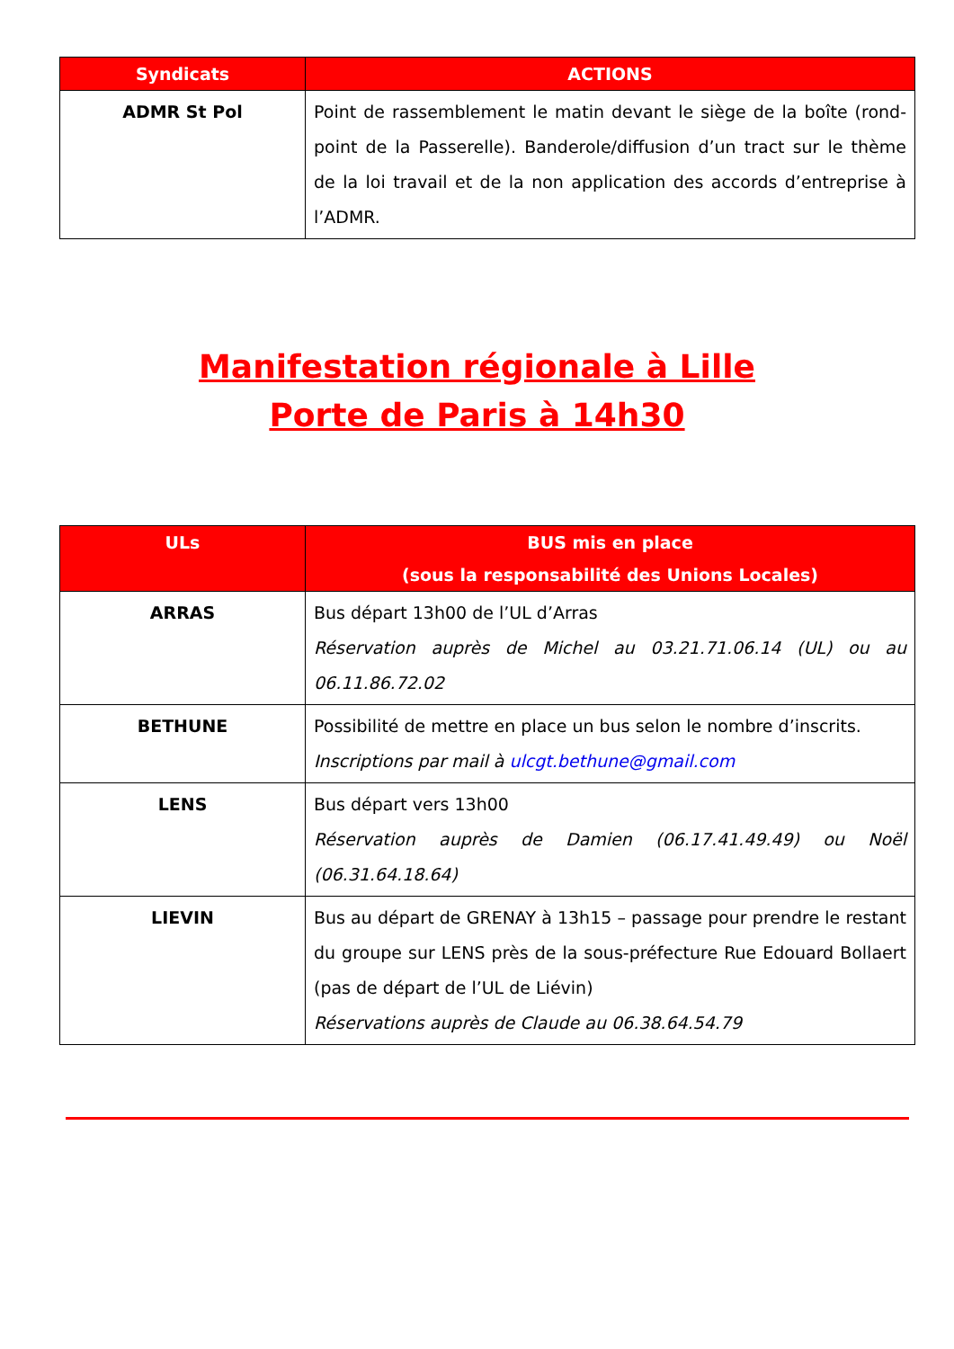| Syndicats | ACTIONS |
| --- | --- |
| ADMR St Pol | Point de rassemblement le matin devant le siège de la boîte (rond-point de la Passerelle). Banderole/diffusion d’un tract sur le thème de la loi travail et de la non application des accords d’entreprise à l’ADMR. |
Manifestation régionale à Lille
Porte de Paris à 14h30
| ULs | BUS mis en place (sous la responsabilité des Unions Locales) |
| --- | --- |
| ARRAS | Bus départ 13h00 de l’UL d’Arras Réservation auprès de Michel au 03.21.71.06.14 (UL) ou au 06.11.86.72.02 |
| BETHUNE | Possibilité de mettre en place un bus selon le nombre d’inscrits. Inscriptions par mail à ulcgt.bethune@gmail.com |
| LENS | Bus départ vers 13h00 Réservation auprès de Damien (06.17.41.49.49) ou Noël (06.31.64.18.64) |
| LIEVIN | Bus au départ de GRENAY à 13h15 – passage pour prendre le restant du groupe sur LENS près de la sous-préfecture Rue Edouard Bollaert (pas de départ de l’UL de Liévin) Réservations auprès de Claude au 06.38.64.54.79 |